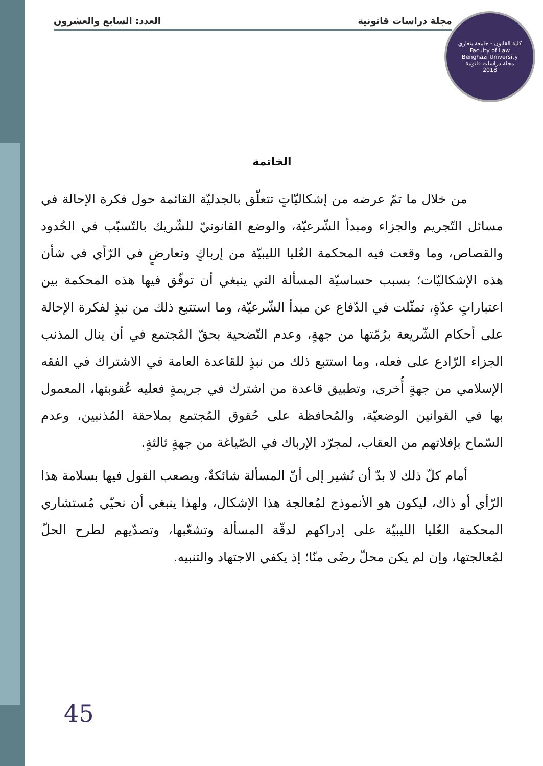مجلة دراسات قانونية العدد: السابع والعشرون
كلية القانون - جامعة بنغازي
Faculty of Law
Benghazi University
مجلة دراسات قانونية
2018
الخاتمة
من خلال ما تمّ عرضه من إشكاليّاتٍ تتعلّق بالجدليّة القائمة حول فكرة الإحالة في مسائل التّجريم والجزاء ومبدأ الشّرعيّة، والوضع القانونيّ للشّريك بالتّسبّب في الحُدود والقصاص، وما وقعت فيه المحكمة العُليا الليبيّة من إرباكٍ وتعارضٍ في الرّأي في شأن هذه الإشكاليّات؛ بسبب حساسيّة المسألة التي ينبغي أن توفّق فيها هذه المحكمة بين اعتباراتٍ عدّةٍ، تمثّلت في الدّفاع عن مبدأ الشّرعيّة، وما استتبع ذلك من نبذٍ لفكرة الإحالة على أحكام الشّريعة برُمّتها من جهةٍ، وعدم التّضحية بحقّ المُجتمع في أن ينال المذنب الجزاء الرّادع على فعله، وما استتبع ذلك من نبذٍ للقاعدة العامة في الاشتراك في الفقه الإسلامي من جهةٍ أُخرى، وتطبيق قاعدة من اشترك في جريمةٍ فعليه عُقوبتها، المعمول بها في القوانين الوضعيّة، والمُحافظة على حُقوق المُجتمع بملاحقة المُذنبين، وعدم السّماح بإفلاتهم من العقاب، لمجرّد الإرباك في الصّياغة من جهةٍ ثالثةٍ.
أمام كلّ ذلك لا بدّ أن نُشير إلى أنّ المسألة شائكةٌ، ويصعب القول فيها بسلامة هذا الرّأي أو ذاك، ليكون هو الأنموذج لمُعالجة هذا الإشكال، ولهذا ينبغي أن نحيّي مُستشاري المحكمة العُليا الليبيّة على إدراكهم لدقّة المسألة وتشعّبها، وتصدّيهم لطرح الحلّ لمُعالجتها، وإن لم يكن محلّ رضًى منّا؛ إذ يكفي الاجتهاد والتنبيه.
45